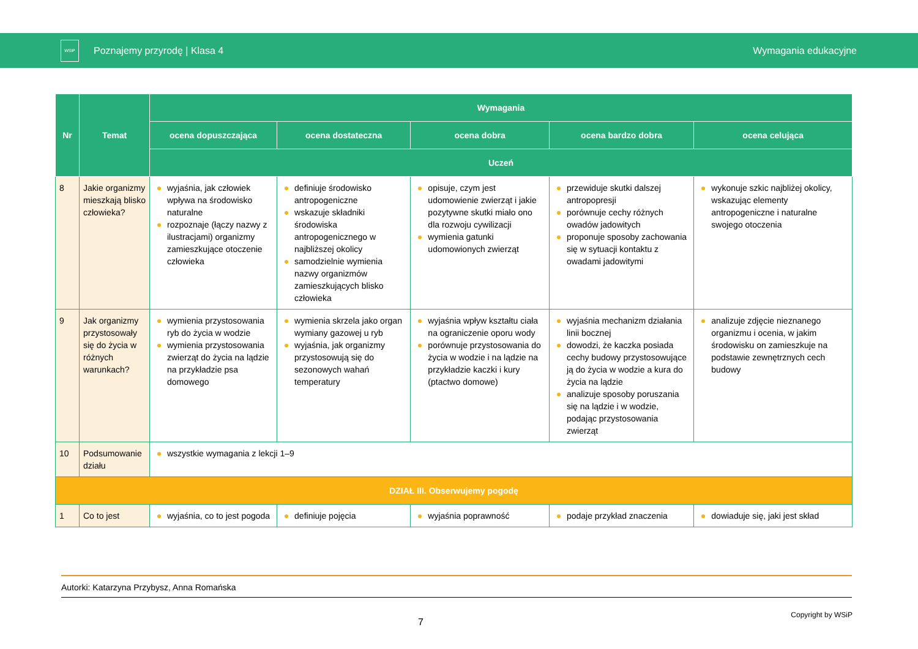WSiP
Poznajemy przyrodę | Klasa 4 Wymagania edukacyjne
| Nr | Temat | Wymagania | | | | |
| --- | --- | --- | --- | --- | --- | --- |
| | | ocena dopuszczająca | ocena dostateczna | ocena dobra | ocena bardzo dobra | ocena celująca |
| | | Uczeń | | | | |
| 8 | Jakie organizmy mieszkają blisko człowieka? | wyjaśnia, jak człowiek wpływa na środowisko naturalne rozpoznaje (łączy nazwy z ilustracjami) organizmy zamieszkujące otoczenie człowieka | definiuje środowisko antropogeniczne wskazuje składniki środowiska antropogenicznego w najbliższej okolicy samodzielnie wymienia nazwy organizmów zamieszkujących blisko człowieka | opisuje, czym jest udomowienie zwierząt i jakie pozytywne skutki miało ono dla rozwoju cywilizacji wymienia gatunki udomowionych zwierząt | przewiduje skutki dalszej antropopresji porównuje cechy różnych owadów jadowitych proponuje sposoby zachowania się w sytuacji kontaktu z owadami jadowitymi | wykonuje szkic najbliżej okolicy, wskazując elementy antropogeniczne i naturalne swojego otoczenia |
| 9 | Jak organizmy przystosowały się do życia w różnych warunkach? | wymienia przystosowania ryb do życia w wodzie wymienia przystosowania zwierząt do życia na lądzie na przykładzie psa domowego | wymienia skrzela jako organ wymiany gazowej u ryb wyjaśnia, jak organizmy przystosowują się do sezonowych wahań temperatury | wyjaśnia wpływ kształtu ciała na ograniczenie oporu wody porównuje przystosowania do życia w wodzie i na lądzie na przykładzie kaczki i kury (ptactwo domowe) | wyjaśnia mechanizm działania linii bocznej dowodzi, że kaczka posiada cechy budowy przystosowujące ją do życia w wodzie a kura do życia na lądzie analizuje sposoby poruszania się na lądzie i w wodzie, podając przystosowania zwierząt | analizuje zdjęcie nieznanego organizmu i ocenia, w jakim środowisku on zamieszkuje na podstawie zewnętrznych cech budowy |
| 10 | Podsumowanie działu | wszystkie wymagania z lekcji 1–9 | | | | |
| DZIAŁ III. Obserwujemy pogodę | | | | | | |
| 1 | Co to jest | wyjaśnia, co to jest pogoda | definiuje pojęcia | wyjaśnia poprawność | podaje przykład znaczenia | dowiaduje się, jaki jest skład |
Autorki: Katarzyna Przybysz, Anna Romańska
Copyright by WSiP
7